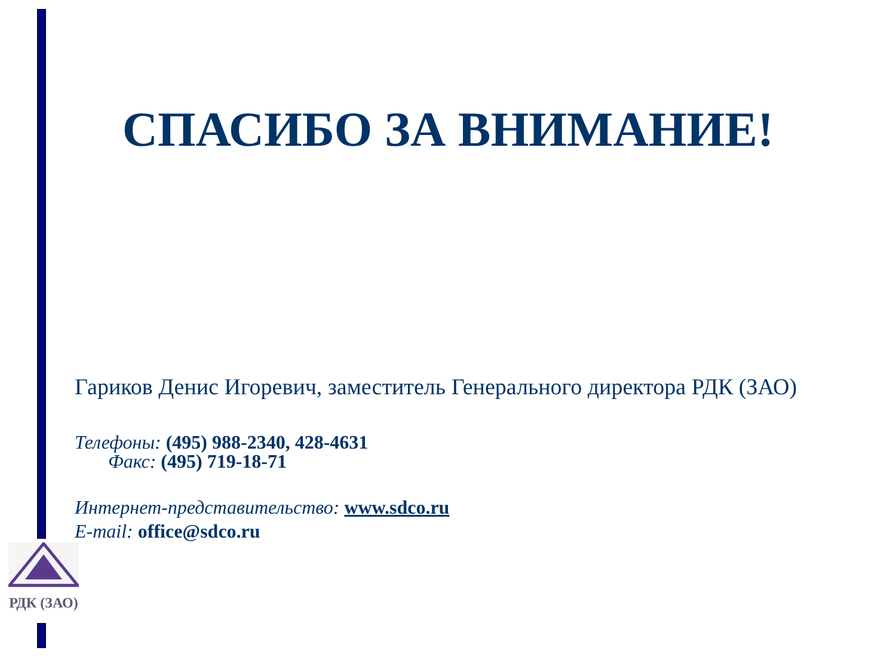СПАСИБО ЗА ВНИМАНИЕ!
Гариков Денис Игоревич, заместитель Генерального директора РДК (ЗАО)
Телефоны: (495) 988-2340, 428-4631
Факс: (495) 719-18-71
Интернет-представительство: www.sdco.ru
E-mail: office@sdco.ru
РДК (ЗАО)